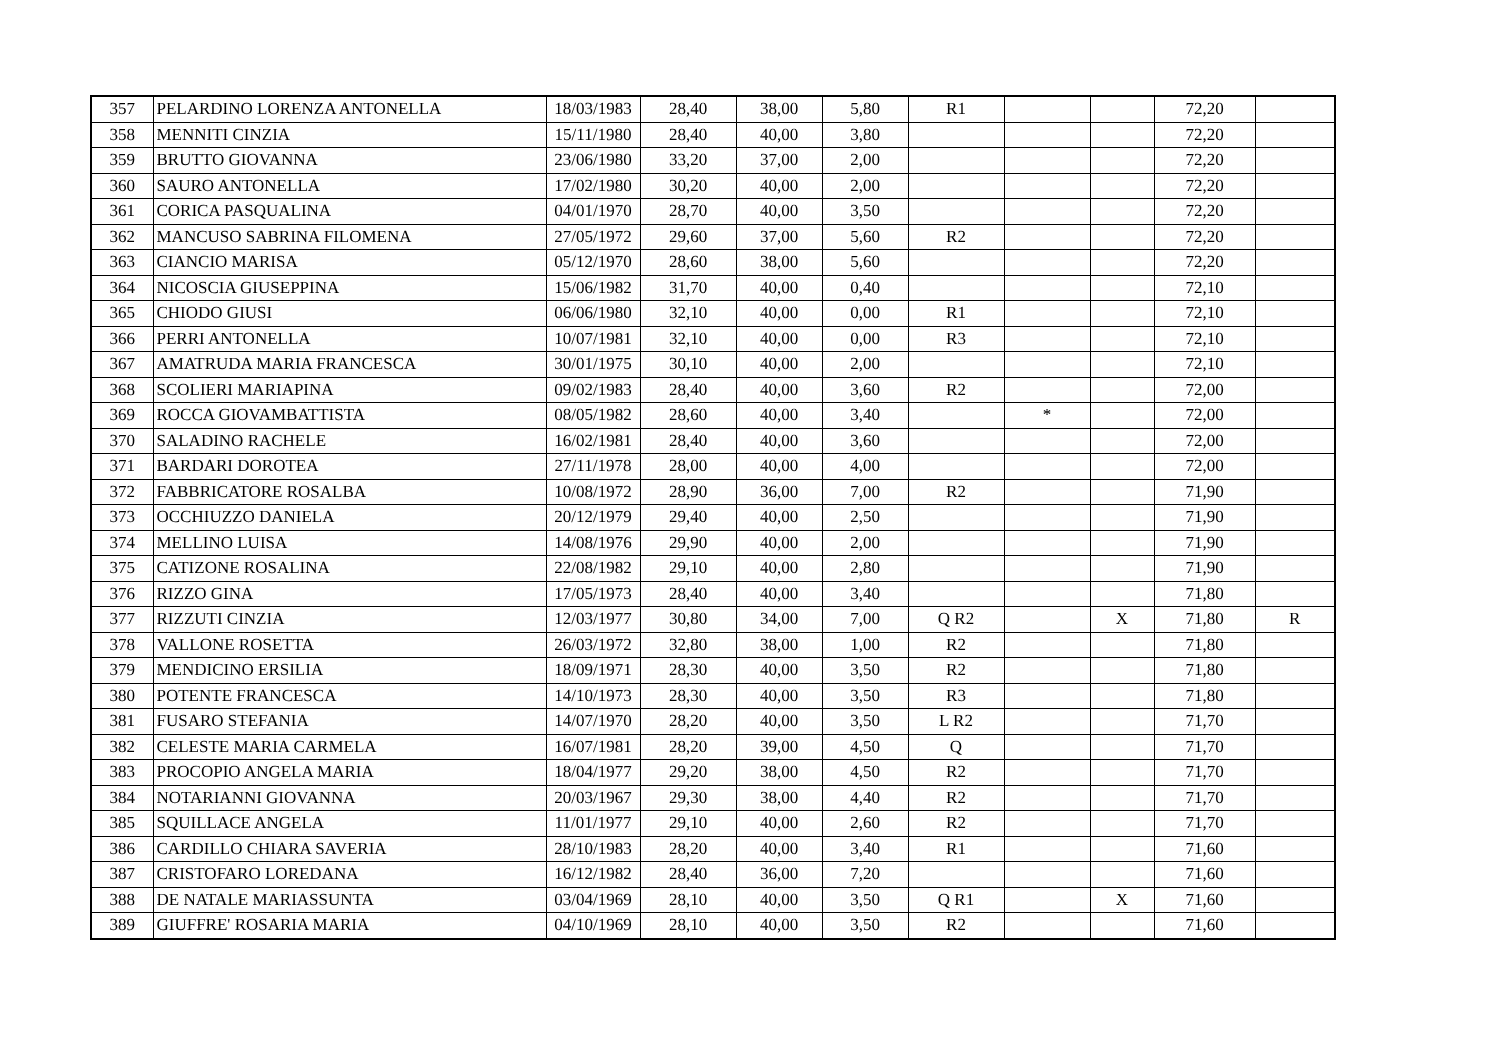| 357 | PELARDINO LORENZA ANTONELLA | 18/03/1983 | 28,40 | 38,00 | 5,80 | R1 | | | 72,20 | |
| 358 | MENNITI CINZIA | 15/11/1980 | 28,40 | 40,00 | 3,80 | | | | 72,20 | |
| 359 | BRUTTO GIOVANNA | 23/06/1980 | 33,20 | 37,00 | 2,00 | | | | 72,20 | |
| 360 | SAURO ANTONELLA | 17/02/1980 | 30,20 | 40,00 | 2,00 | | | | 72,20 | |
| 361 | CORICA PASQUALINA | 04/01/1970 | 28,70 | 40,00 | 3,50 | | | | 72,20 | |
| 362 | MANCUSO SABRINA FILOMENA | 27/05/1972 | 29,60 | 37,00 | 5,60 | R2 | | | 72,20 | |
| 363 | CIANCIO MARISA | 05/12/1970 | 28,60 | 38,00 | 5,60 | | | | 72,20 | |
| 364 | NICOSCIA GIUSEPPINA | 15/06/1982 | 31,70 | 40,00 | 0,40 | | | | 72,10 | |
| 365 | CHIODO GIUSI | 06/06/1980 | 32,10 | 40,00 | 0,00 | R1 | | | 72,10 | |
| 366 | PERRI ANTONELLA | 10/07/1981 | 32,10 | 40,00 | 0,00 | R3 | | | 72,10 | |
| 367 | AMATRUDA MARIA FRANCESCA | 30/01/1975 | 30,10 | 40,00 | 2,00 | | | | 72,10 | |
| 368 | SCOLIERI MARIAPINA | 09/02/1983 | 28,40 | 40,00 | 3,60 | R2 | | | 72,00 | |
| 369 | ROCCA GIOVAMBATTISTA | 08/05/1982 | 28,60 | 40,00 | 3,40 | | * | | 72,00 | |
| 370 | SALADINO RACHELE | 16/02/1981 | 28,40 | 40,00 | 3,60 | | | | 72,00 | |
| 371 | BARDARI DOROTEA | 27/11/1978 | 28,00 | 40,00 | 4,00 | | | | 72,00 | |
| 372 | FABBRICATORE ROSALBA | 10/08/1972 | 28,90 | 36,00 | 7,00 | R2 | | | 71,90 | |
| 373 | OCCHIUZZO DANIELA | 20/12/1979 | 29,40 | 40,00 | 2,50 | | | | 71,90 | |
| 374 | MELLINO LUISA | 14/08/1976 | 29,90 | 40,00 | 2,00 | | | | 71,90 | |
| 375 | CATIZONE ROSALINA | 22/08/1982 | 29,10 | 40,00 | 2,80 | | | | 71,90 | |
| 376 | RIZZO GINA | 17/05/1973 | 28,40 | 40,00 | 3,40 | | | | 71,80 | |
| 377 | RIZZUTI CINZIA | 12/03/1977 | 30,80 | 34,00 | 7,00 | Q R2 | | X | 71,80 | R |
| 378 | VALLONE ROSETTA | 26/03/1972 | 32,80 | 38,00 | 1,00 | R2 | | | 71,80 | |
| 379 | MENDICINO ERSILIA | 18/09/1971 | 28,30 | 40,00 | 3,50 | R2 | | | 71,80 | |
| 380 | POTENTE FRANCESCA | 14/10/1973 | 28,30 | 40,00 | 3,50 | R3 | | | 71,80 | |
| 381 | FUSARO STEFANIA | 14/07/1970 | 28,20 | 40,00 | 3,50 | L R2 | | | 71,70 | |
| 382 | CELESTE MARIA CARMELA | 16/07/1981 | 28,20 | 39,00 | 4,50 | Q | | | 71,70 | |
| 383 | PROCOPIO ANGELA MARIA | 18/04/1977 | 29,20 | 38,00 | 4,50 | R2 | | | 71,70 | |
| 384 | NOTARIANNI GIOVANNA | 20/03/1967 | 29,30 | 38,00 | 4,40 | R2 | | | 71,70 | |
| 385 | SQUILLACE ANGELA | 11/01/1977 | 29,10 | 40,00 | 2,60 | R2 | | | 71,70 | |
| 386 | CARDILLO CHIARA SAVERIA | 28/10/1983 | 28,20 | 40,00 | 3,40 | R1 | | | 71,60 | |
| 387 | CRISTOFARO LOREDANA | 16/12/1982 | 28,40 | 36,00 | 7,20 | | | | 71,60 | |
| 388 | DE NATALE MARIASSUNTA | 03/04/1969 | 28,10 | 40,00 | 3,50 | Q R1 | | X | 71,60 | |
| 389 | GIUFFRE' ROSARIA MARIA | 04/10/1969 | 28,10 | 40,00 | 3,50 | R2 | | | 71,60 | |